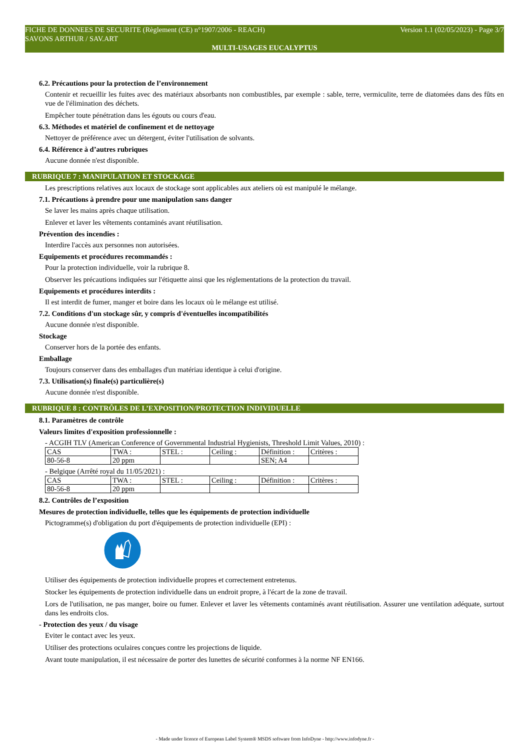Version 1.1 (02/05/2023) - Page 3/7 FICHE DE DONNEES DE SECURITE (Règlement (CE) n°1907/2006 - REACH)
SAVONS ARTHUR / SAV.ART
MULTI-USAGES EUCALYPTUS
6.2. Précautions pour la protection de l’environnement
Contenir et recueillir les fuites avec des matériaux absorbants non combustibles, par exemple : sable, terre, vermiculite, terre de diatomées dans des fûts en vue de l'élimination des déchets.
Empêcher toute pénétration dans les égouts ou cours d'eau.
6.3. Méthodes et matériel de confinement et de nettoyage
Nettoyer de préférence avec un détergent, éviter l'utilisation de solvants.
6.4. Référence à d’autres rubriques
Aucune donnée n'est disponible.
RUBRIQUE 7 : MANIPULATION ET STOCKAGE
Les prescriptions relatives aux locaux de stockage sont applicables aux ateliers où est manipulé le mélange.
7.1. Précautions à prendre pour une manipulation sans danger
Se laver les mains après chaque utilisation.
Enlever et laver les vêtements contaminés avant réutilisation.
Prévention des incendies :
Interdire l'accès aux personnes non autorisées.
Equipements et procédures recommandés :
Pour la protection individuelle, voir la rubrique 8.
Observer les précautions indiquées sur l'étiquette ainsi que les réglementations de la protection du travail.
Equipements et procédures interdits :
Il est interdit de fumer, manger et boire dans les locaux où le mélange est utilisé.
7.2. Conditions d'un stockage sûr, y compris d'éventuelles incompatibilités
Aucune donnée n'est disponible.
Stockage
Conserver hors de la portée des enfants.
Emballage
Toujours conserver dans des emballages d'un matériau identique à celui d'origine.
7.3. Utilisation(s) finale(s) particulière(s)
Aucune donnée n'est disponible.
RUBRIQUE 8 : CONTRÔLES DE L’EXPOSITION/PROTECTION INDIVIDUELLE
8.1. Paramètres de contrôle
Valeurs limites d'exposition professionnelle :
- ACGIH TLV (American Conference of Governmental Industrial Hygienists, Threshold Limit Values, 2010) :
| CAS | TWA : | STEL : | Ceiling : | Définition : | Critères : |
| 80-56-8 | 20 ppm | | | SEN; A4 | |
- Belgique (Arrêté royal du 11/05/2021) :
| CAS | TWA : | STEL : | Ceiling : | Définition : | Critères : |
| 80-56-8 | 20 ppm | | | | |
8.2. Contrôles de l’exposition
Mesures de protection individuelle, telles que les équipements de protection individuelle
Pictogramme(s) d'obligation du port d'équipements de protection individuelle (EPI) :
Utiliser des équipements de protection individuelle propres et correctement entretenus.
Stocker les équipements de protection individuelle dans un endroit propre, à l'écart de la zone de travail.
Lors de l'utilisation, ne pas manger, boire ou fumer. Enlever et laver les vêtements contaminés avant réutilisation. Assurer une ventilation adéquate, surtout dans les endroits clos.
- Protection des yeux / du visage
Eviter le contact avec les yeux.
Utiliser des protections oculaires conçues contre les projections de liquide.
Avant toute manipulation, il est nécessaire de porter des lunettes de sécurité conformes à la norme NF EN166.
- Made under licence of European Label System® MSDS software from InfoDyne - http://www.infodyne.fr -